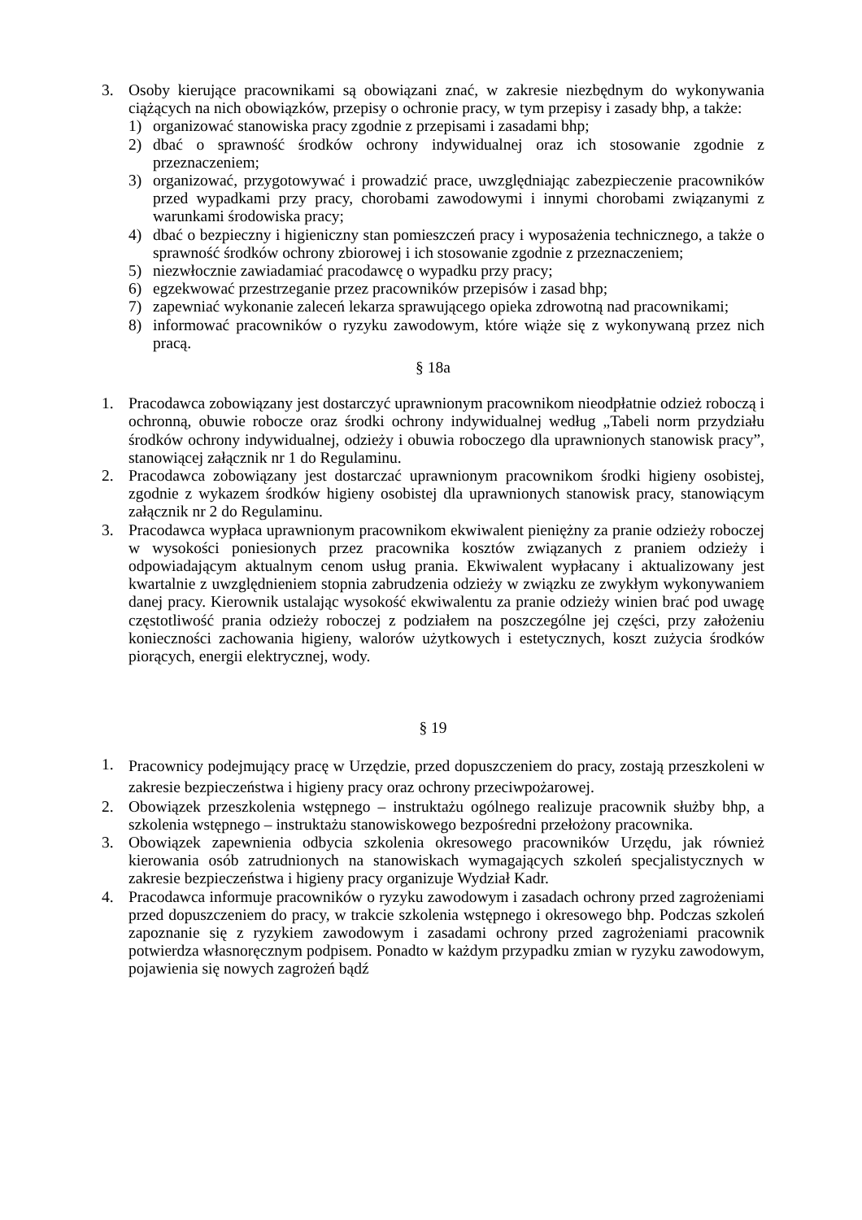3. Osoby kierujące pracownikami są obowiązani znać, w zakresie niezbędnym do wykonywania ciążących na nich obowiązków, przepisy o ochronie pracy, w tym przepisy i zasady bhp, a także:
1) organizować stanowiska pracy zgodnie z przepisami i zasadami bhp;
2) dbać o sprawność środków ochrony indywidualnej oraz ich stosowanie zgodnie z przeznaczeniem;
3) organizować, przygotowywać i prowadzić prace, uwzględniając zabezpieczenie pracowników przed wypadkami przy pracy, chorobami zawodowymi i innymi chorobami związanymi z warunkami środowiska pracy;
4) dbać o bezpieczny i higieniczny stan pomieszczeń pracy i wyposażenia technicznego, a także o sprawność środków ochrony zbiorowej i ich stosowanie zgodnie z przeznaczeniem;
5) niezwłocznie zawiadamiać pracodawcę o wypadku przy pracy;
6) egzekwować przestrzeganie przez pracowników przepisów i zasad bhp;
7) zapewniać wykonanie zaleceń lekarza sprawującego opieka zdrowotną nad pracownikami;
8) informować pracowników o ryzyku zawodowym, które wiąże się z wykonywaną przez nich pracą.
§ 18a
1. Pracodawca zobowiązany jest dostarczyć uprawnionym pracownikom nieodpłatnie odzież roboczą i ochronną, obuwie robocze oraz środki ochrony indywidualnej według „Tabeli norm przydziału środków ochrony indywidualnej, odzieży i obuwia roboczego dla uprawnionych stanowisk pracy”, stanowiącej załącznik nr 1 do Regulaminu.
2. Pracodawca zobowiązany jest dostarczać uprawnionym pracownikom środki higieny osobistej, zgodnie z wykazem środków higieny osobistej dla uprawnionych stanowisk pracy, stanowiącym załącznik nr 2 do Regulaminu.
3. Pracodawca wypłaca uprawnionym pracownikom ekwiwalent pieniężny za pranie odzieży roboczej w wysokości poniesionych przez pracownika kosztów związanych z praniem odzieży i odpowiadającym aktualnym cenom usług prania. Ekwiwalent wypłacany i aktualizowany jest kwartalnie z uwzględnieniem stopnia zabrudzenia odzieży w związku ze zwykłym wykonywaniem danej pracy. Kierownik ustalając wysokość ekwiwalentu za pranie odzieży winien brać pod uwagę częstotliwość prania odzieży roboczej z podziałem na poszczególne jej części, przy założeniu konieczności zachowania higieny, walorów użytkowych i estetycznych, koszt zużycia środków piorących, energii elektrycznej, wody.
§ 19
1.
Pracownicy podejmujący pracę w Urzędzie, przed dopuszczeniem do pracy, zostają przeszkoleni w zakresie bezpieczeństwa i higieny pracy oraz ochrony przeciwpożarowej.
2. Obowiązek przeszkolenia wstępnego – instruktażu ogólnego realizuje pracownik służby bhp, a szkolenia wstępnego – instruktażu stanowiskowego bezpośredni przełożony pracownika.
3. Obowiązek zapewnienia odbycia szkolenia okresowego pracowników Urzędu, jak również kierowania osób zatrudnionych na stanowiskach wymagających szkoleń specjalistycznych w zakresie bezpieczeństwa i higieny pracy organizuje Wydział Kadr.
4. Pracodawca informuje pracowników o ryzyku zawodowym i zasadach ochrony przed zagrożeniami przed dopuszczeniem do pracy, w trakcie szkolenia wstępnego i okresowego bhp. Podczas szkoleń zapoznanie się z ryzykiem zawodowym i zasadami ochrony przed zagrożeniami pracownik potwierdza własnoręcznym podpisem. Ponadto w każdym przypadku zmian w ryzyku zawodowym, pojawienia się nowych zagrożeń bądź